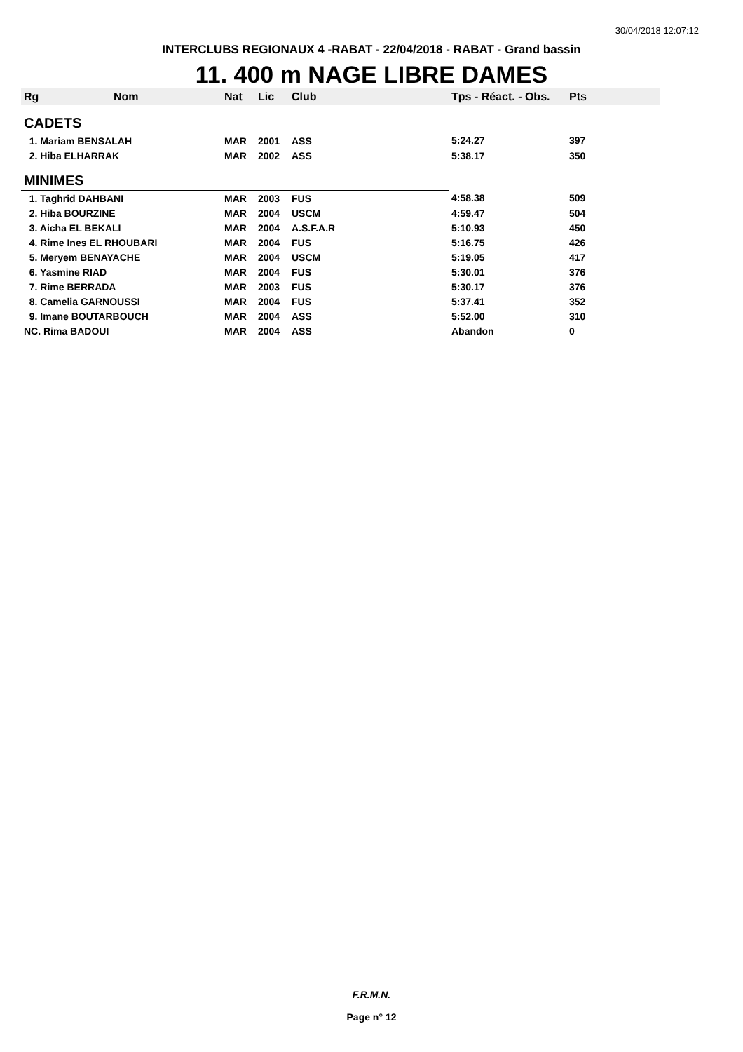30/04/2018 12:07:12
INTERCLUBS REGIONAUX 4 -RABAT - 22/04/2018 - RABAT - Grand bassin
11. 400 m NAGE LIBRE DAMES
| Rg | Nom | Nat | Lic | Club | Tps - Réact. - Obs. | Pts |
| --- | --- | --- | --- | --- | --- | --- |
| CADETS | | | | | | |
| 1. Mariam BENSALAH | | MAR | 2001 | ASS | 5:24.27 | 397 |
| 2. Hiba ELHARRAK | | MAR | 2002 | ASS | 5:38.17 | 350 |
| MINIMES | | | | | | |
| 1. Taghrid DAHBANI | | MAR | 2003 | FUS | 4:58.38 | 509 |
| 2. Hiba BOURZINE | | MAR | 2004 | USCM | 4:59.47 | 504 |
| 3. Aicha EL BEKALI | | MAR | 2004 | A.S.F.A.R | 5:10.93 | 450 |
| 4. Rime Ines EL RHOUBARI | | MAR | 2004 | FUS | 5:16.75 | 426 |
| 5. Meryem BENAYACHE | | MAR | 2004 | USCM | 5:19.05 | 417 |
| 6. Yasmine RIAD | | MAR | 2004 | FUS | 5:30.01 | 376 |
| 7. Rime BERRADA | | MAR | 2003 | FUS | 5:30.17 | 376 |
| 8. Camelia GARNOUSSI | | MAR | 2004 | FUS | 5:37.41 | 352 |
| 9. Imane BOUTARBOUCH | | MAR | 2004 | ASS | 5:52.00 | 310 |
| NC. Rima BADOUI | | MAR | 2004 | ASS | Abandon | 0 |
F.R.M.N.
Page n° 12